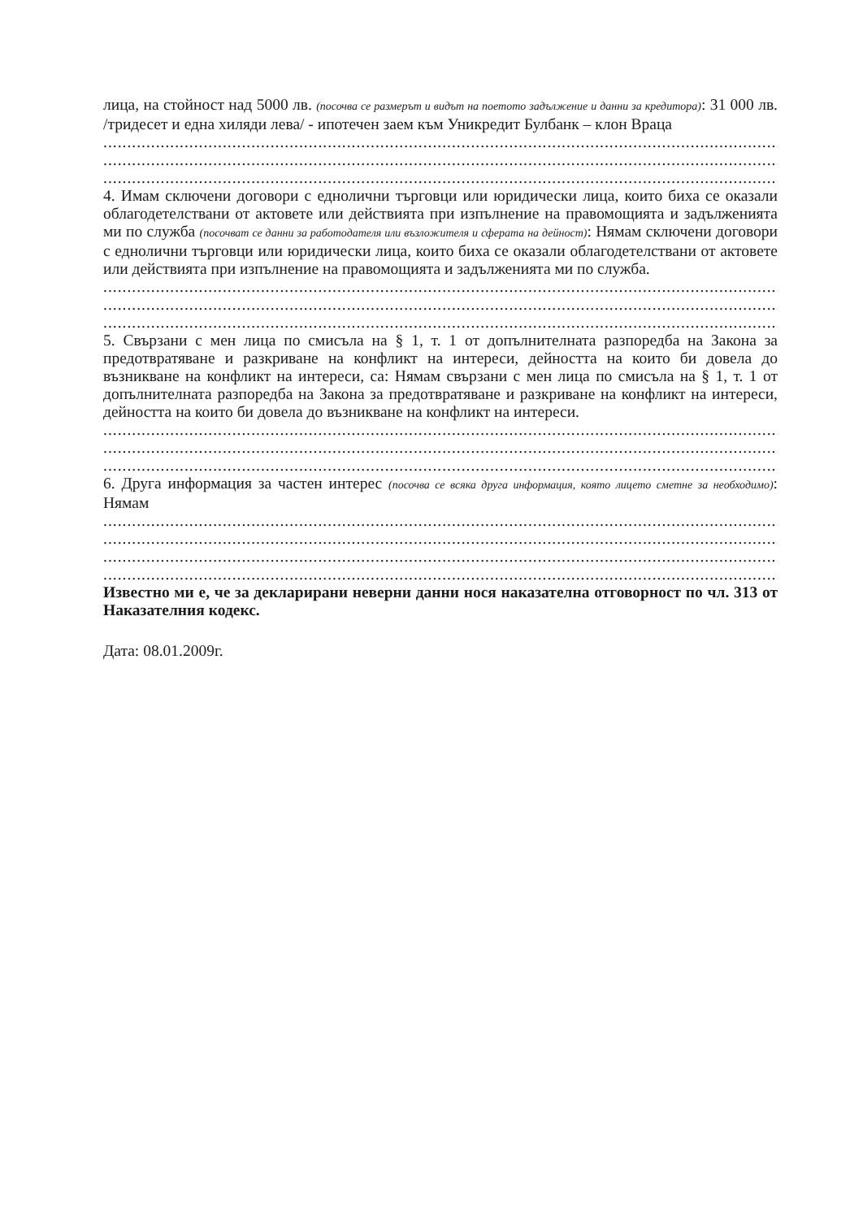лица, на стойност над 5000 лв. (посочва се размерът и видът на поетото задължение и данни за кредитора): 31 000 лв. /тридесет и една хиляди лева/ - ипотечен заем към Уникредит Булбанк – клон Враца
.......................................................................................................................................................
.......................................................................................................................................................
.......................................................................................................................................................
4. Имам сключени договори с еднолични търговци или юридически лица, които биха се оказали облагодетелствани от актовете или действията при изпълнение на правомощията и задълженията ми по служба (посочват се данни за работодателя или възложителя и сферата на дейност): Нямам сключени договори с еднолични търговци или юридически лица, които биха се оказали облагодетелствани от актовете или действията при изпълнение на правомощията и задълженията ми по служба.
.......................................................................................................................................................
.......................................................................................................................................................
.......................................................................................................................................................
5. Свързани с мен лица по смисъла на § 1, т. 1 от допълнителната разпоредба на Закона за предотвратяване и разкриване на конфликт на интереси, дейността на които би довела до възникване на конфликт на интереси, са: Нямам свързани с мен лица по смисъла на § 1, т. 1 от допълнителната разпоредба на Закона за предотвратяване и разкриване на конфликт на интереси, дейността на които би довела до възникване на конфликт на интереси.
.......................................................................................................................................................
.......................................................................................................................................................
.......................................................................................................................................................
6. Друга информация за частен интерес (посочва се всяка друга информация, която лицето сметне за необходимо): Нямам
.......................................................................................................................................................
.......................................................................................................................................................
.......................................................................................................................................................
.......................................................................................................................................................
Известно ми е, че за декларирани неверни данни нося наказателна отговорност по чл. 313 от Наказателния кодекс.
Дата: 08.01.2009г.